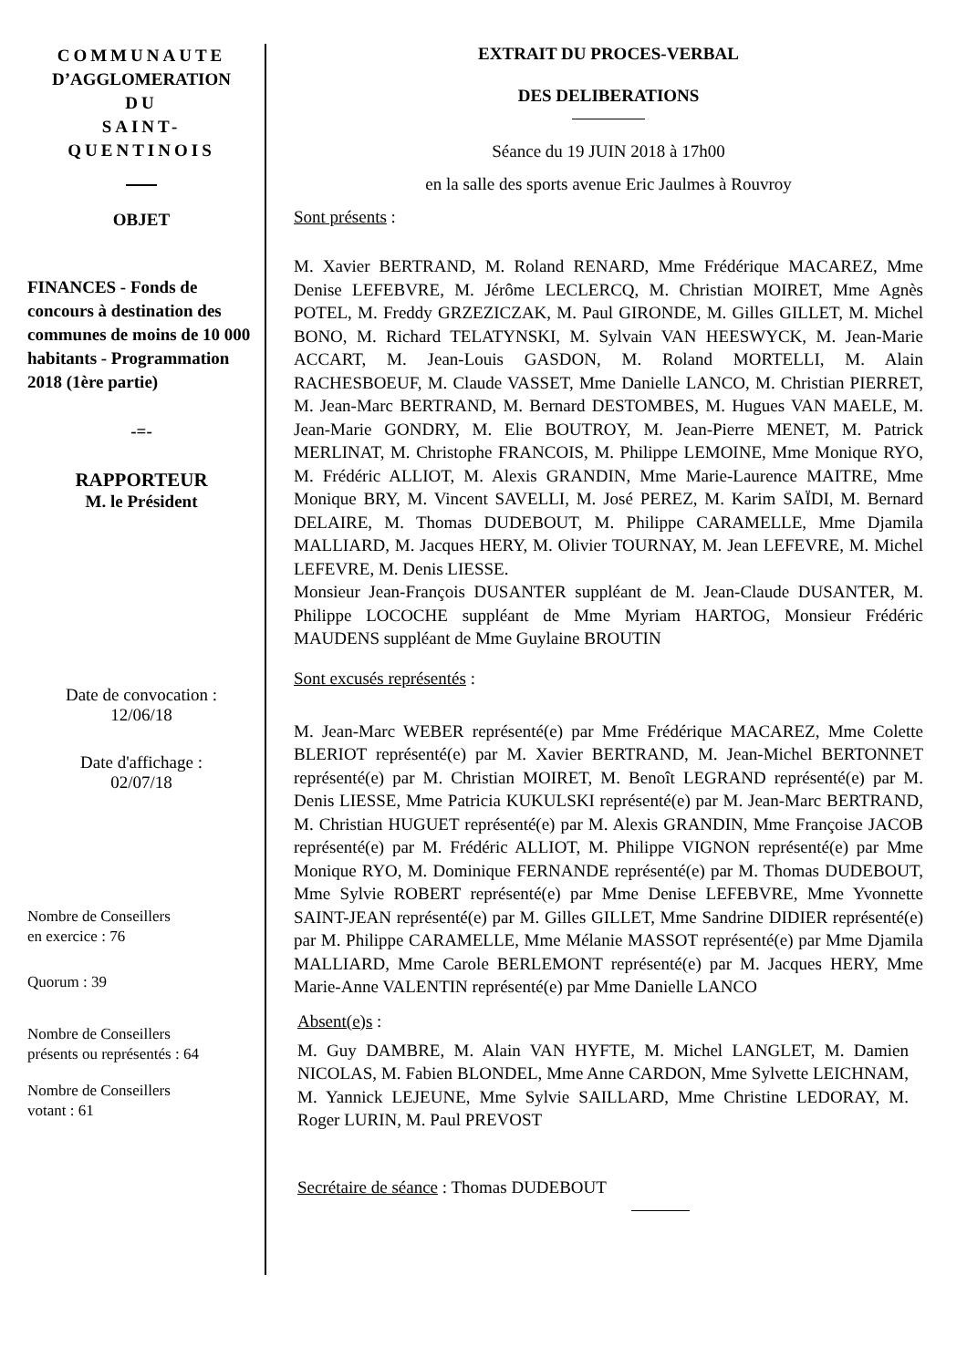COMMUNAUTE
D’AGGLOMERATION
DU
SAINT-
QUENTINOIS
OBJET
FINANCES - Fonds de concours à destination des communes de moins de 10 000 habitants - Programmation 2018 (1ère partie)
-=-
RAPPORTEUR
M. le Président
Date de convocation :
12/06/18
Date d'affichage :
02/07/18
Nombre de Conseillers
en exercice : 76
Quorum : 39
Nombre de Conseillers
présents ou représentés : 64
Nombre de Conseillers
votant : 61
EXTRAIT DU PROCES-VERBAL
DES DELIBERATIONS
Séance du 19 JUIN 2018 à 17h00
en la salle des sports avenue Eric Jaulmes à Rouvroy
Sont présents :
M. Xavier BERTRAND, M. Roland RENARD, Mme Frédérique MACAREZ, Mme Denise LEFEBVRE, M. Jérôme LECLERCQ, M. Christian MOIRET, Mme Agnès POTEL, M. Freddy GRZEZICZAK, M. Paul GIRONDE, M. Gilles GILLET, M. Michel BONO, M. Richard TELATYNSKI, M. Sylvain VAN HEESWYCK, M. Jean-Marie ACCART, M. Jean-Louis GASDON, M. Roland MORTELLI, M. Alain RACHESBOEUF, M. Claude VASSET, Mme Danielle LANCO, M. Christian PIERRET, M. Jean-Marc BERTRAND, M. Bernard DESTOMBES, M. Hugues VAN MAELE, M. Jean-Marie GONDRY, M. Elie BOUTROY, M. Jean-Pierre MENET, M. Patrick MERLINAT, M. Christophe FRANCOIS, M. Philippe LEMOINE, Mme Monique RYO, M. Frédéric ALLIOT, M. Alexis GRANDIN, Mme Marie-Laurence MAITRE, Mme Monique BRY, M. Vincent SAVELLI, M. José PEREZ, M. Karim SAÏDI, M. Bernard DELAIRE, M. Thomas DUDEBOUT, M. Philippe CARAMELLE, Mme Djamila MALLIARD, M. Jacques HERY, M. Olivier TOURNAY, M. Jean LEFEVRE, M. Michel LEFEVRE, M. Denis LIESSE.
Monsieur Jean-François DUSANTER suppléant de M. Jean-Claude DUSANTER, M. Philippe LOCOCHE suppléant de Mme Myriam HARTOG, Monsieur Frédéric MAUDENS suppléant de Mme Guylaine BROUTIN
Sont excusés représentés :
M. Jean-Marc WEBER représenté(e) par Mme Frédérique MACAREZ, Mme Colette BLERIOT représenté(e) par M. Xavier BERTRAND, M. Jean-Michel BERTONNET représenté(e) par M. Christian MOIRET, M. Benoît LEGRAND représenté(e) par M. Denis LIESSE, Mme Patricia KUKULSKI représenté(e) par M. Jean-Marc BERTRAND, M. Christian HUGUET représenté(e) par M. Alexis GRANDIN, Mme Françoise JACOB représenté(e) par M. Frédéric ALLIOT, M. Philippe VIGNON représenté(e) par Mme Monique RYO, M. Dominique FERNANDE représenté(e) par M. Thomas DUDEBOUT, Mme Sylvie ROBERT représenté(e) par Mme Denise LEFEBVRE, Mme Yvonnette SAINT-JEAN représenté(e) par M. Gilles GILLET, Mme Sandrine DIDIER représenté(e) par M. Philippe CARAMELLE, Mme Mélanie MASSOT représenté(e) par Mme Djamila MALLIARD, Mme Carole BERLEMONT représenté(e) par M. Jacques HERY, Mme Marie-Anne VALENTIN représenté(e) par Mme Danielle LANCO
Absent(e)s :
M. Guy DAMBRE, M. Alain VAN HYFTE, M. Michel LANGLET, M. Damien NICOLAS, M. Fabien BLONDEL, Mme Anne CARDON, Mme Sylvette LEICHNAM, M. Yannick LEJEUNE, Mme Sylvie SAILLARD, Mme Christine LEDORAY, M. Roger LURIN, M. Paul PREVOST
Secrétaire de séance : Thomas DUDEBOUT